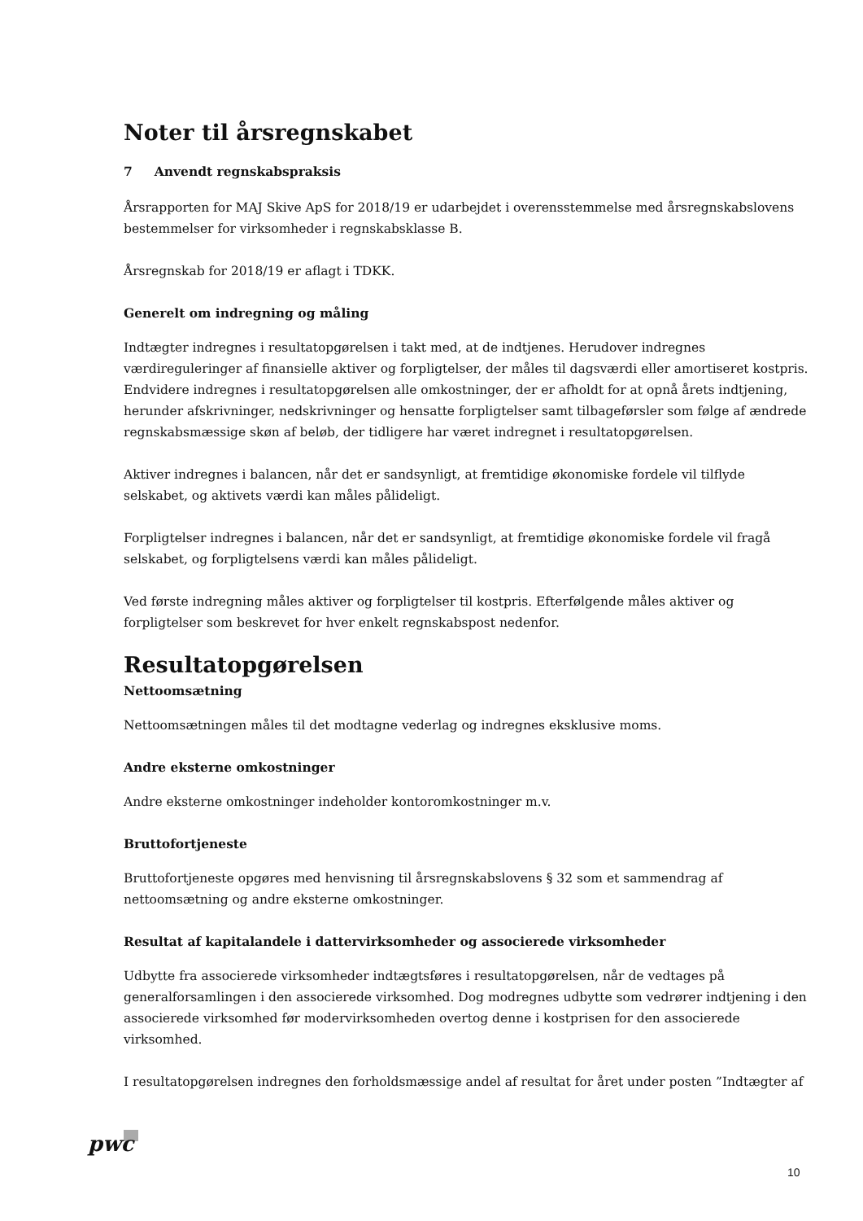Noter til årsregnskabet
7 Anvendt regnskabspraksis
Årsrapporten for MAJ Skive ApS for 2018/19 er udarbejdet i overensstemmelse med årsregnskabslovens bestemmelser for virksomheder i regnskabsklasse B.
Årsregnskab for 2018/19 er aflagt i TDKK.
Generelt om indregning og måling
Indtægter indregnes i resultatopgørelsen i takt med, at de indtjenes. Herudover indregnes værdireguleringer af finansielle aktiver og forpligtelser, der måles til dagsværdi eller amortiseret kostpris. Endvidere indregnes i resultatopgørelsen alle omkostninger, der er afholdt for at opnå årets indtjening, herunder afskrivninger, nedskrivninger og hensatte forpligtelser samt tilbageførsler som følge af ændrede regnskabsmæssige skøn af beløb, der tidligere har været indregnet i resultatopgørelsen.
Aktiver indregnes i balancen, når det er sandsynligt, at fremtidige økonomiske fordele vil tilflyde selskabet, og aktivets værdi kan måles pålideligt.
Forpligtelser indregnes i balancen, når det er sandsynligt, at fremtidige økonomiske fordele vil fragå selskabet, og forpligtelsens værdi kan måles pålideligt.
Ved første indregning måles aktiver og forpligtelser til kostpris. Efterfølgende måles aktiver og forpligtelser som beskrevet for hver enkelt regnskabspost nedenfor.
Resultatopgørelsen
Nettoomsætning
Nettoomsætningen måles til det modtagne vederlag og indregnes eksklusive moms.
Andre eksterne omkostninger
Andre eksterne omkostninger indeholder kontoromkostninger m.v.
Bruttofortjeneste
Bruttofortjeneste opgøres med henvisning til årsregnskabslovens § 32 som et sammendrag af nettoomsætning og andre eksterne omkostninger.
Resultat af kapitalandele i dattervirksomheder og associerede virksomheder
Udbytte fra associerede virksomheder indtægtsføres i resultatopgørelsen, når de vedtages på generalforsamlingen i den associerede virksomhed. Dog modregnes udbytte som vedrører indtjening i den associerede virksomhed før modervirksomheden overtog denne i kostprisen for den associerede virksomhed.
I resultatopgørelsen indregnes den forholdsmæssige andel af resultat for året under posten ”Indtægter af
pwc
10